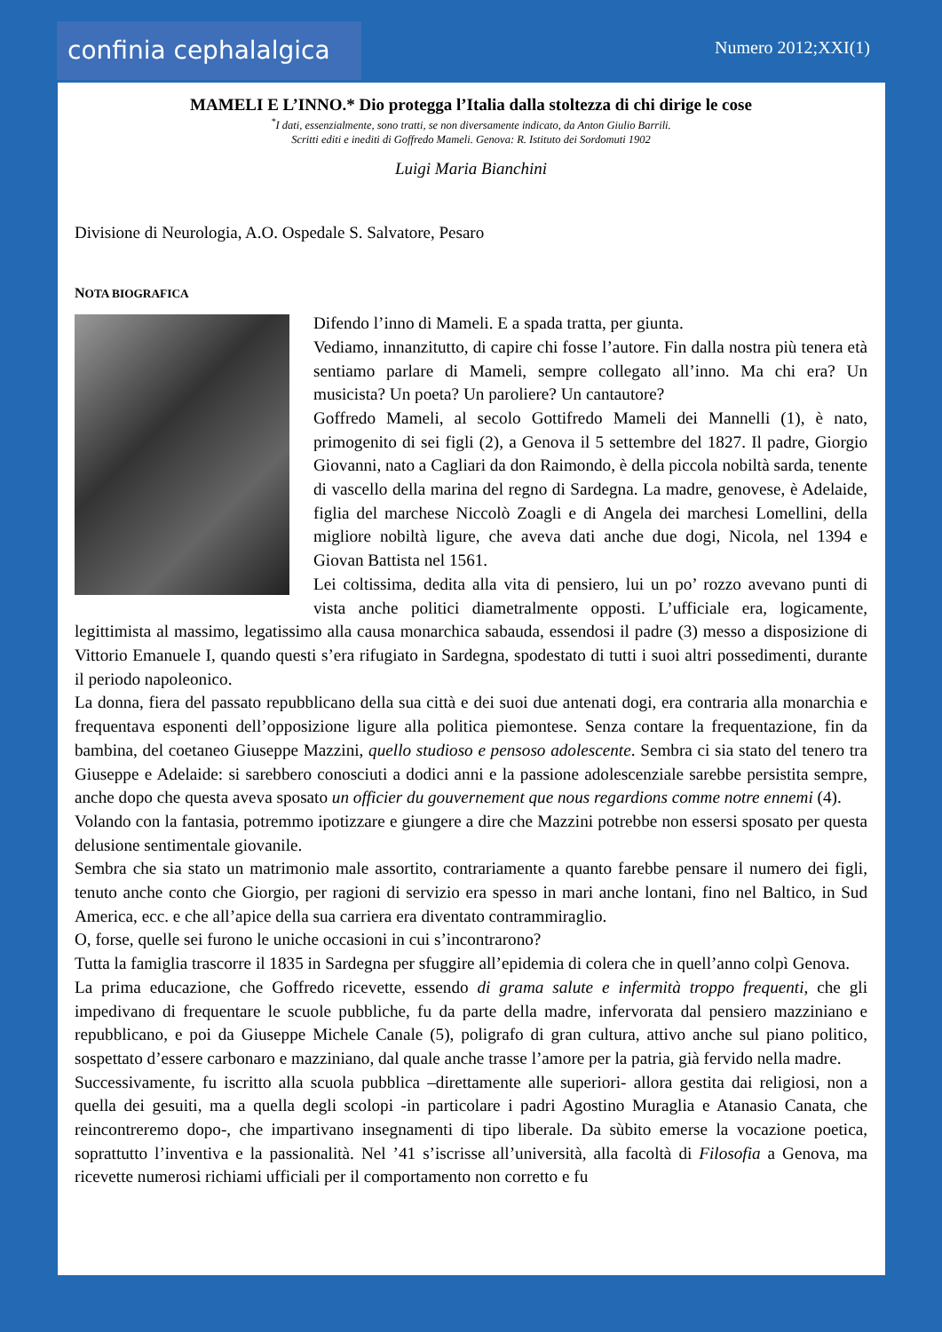confinia cephalalgica
Numero 2012;XXI(1)
MAMELI E L’INNO.* Dio protegga l’Italia dalla stoltezza di chi dirige le cose
<sup>*</sup> I dati, essenzialmente, sono tratti, se non diversamente indicato, da Anton Giulio Barrili.
Scritti editi e inediti di Goffredo Mameli. Genova: R. Istituto dei Sordomuti 1902
Luigi Maria Bianchini
Divisione di Neurologia, A.O. Ospedale S. Salvatore, Pesaro
NOTA BIOGRAFICA
Difendo l’inno di Mameli. E a spada tratta, per giunta.
Vediamo, innanzitutto, di capire chi fosse l’autore. Fin dalla nostra più tenera età sentiamo parlare di Mameli, sempre collegato all’inno. Ma chi era? Un musicista? Un poeta? Un paroliere? Un cantautore?
Goffredo Mameli, al secolo Gottifredo Mameli dei Mannelli (1), è nato, primogenito di sei figli (2), a Genova il 5 settembre del 1827. Il padre, Giorgio Giovanni, nato a Cagliari da don Raimondo, è della piccola nobiltà sarda, tenente di vascello della marina del regno di Sardegna. La madre, genovese, è Adelaide, figlia del marchese Niccolò Zoagli e di Angela dei marchesi Lomellini, della migliore nobiltà ligure, che aveva dati anche due dogi, Nicola, nel 1394 e Giovan Battista nel 1561.
Lei coltissima, dedita alla vita di pensiero, lui un po’ rozzo avevano punti di vista anche politici diametralmente opposti. L’ufficiale era, logicamente, legittimista al massimo, legatissimo alla causa monarchica sabauda, essendosi il padre (3) messo a disposizione di Vittorio Emanuele I, quando questi s’era rifugiato in Sardegna, spodestato di tutti i suoi altri possedimenti, durante il periodo napoleonico.
La donna, fiera del passato repubblicano della sua città e dei suoi due antenati dogi, era contraria alla monarchia e frequentava esponenti dell’opposizione ligure alla politica piemontese. Senza contare la frequentazione, fin da bambina, del coetaneo Giuseppe Mazzini, quello studioso e pensoso adolescente. Sembra ci sia stato del tenero tra Giuseppe e Adelaide: si sarebbero conosciuti a dodici anni e la passione adolescenziale sarebbe persistita sempre, anche dopo che questa aveva sposato un officier du gouvernement que nous regardions comme notre ennemi (4).
Volando con la fantasia, potremmo ipotizzare e giungere a dire che Mazzini potrebbe non essersi sposato per questa delusione sentimentale giovanile.
Sembra che sia stato un matrimonio male assortito, contrariamente a quanto farebbe pensare il numero dei figli, tenuto anche conto che Giorgio, per ragioni di servizio era spesso in mari anche lontani, fino nel Baltico, in Sud America, ecc. e che all’apice della sua carriera era diventato contrammiraglio.
O, forse, quelle sei furono le uniche occasioni in cui s’incontrarono?
Tutta la famiglia trascorre il 1835 in Sardegna per sfuggire all’epidemia di colera che in quell’anno colpì Genova.
La prima educazione, che Goffredo ricevette, essendo di grama salute e infermità troppo frequenti, che gli impedivano di frequentare le scuole pubbliche, fu da parte della madre, infervorata dal pensiero mazziniano e repubblicano, e poi da Giuseppe Michele Canale (5), poligrafo di gran cultura, attivo anche sul piano politico, sospettato d’essere carbonaro e mazziniano, dal quale anche trasse l’amore per la patria, già fervido nella madre.
Successivamente, fu iscritto alla scuola pubblica –direttamente alle superiori- allora gestita dai religiosi, non a quella dei gesuiti, ma a quella degli scolopi -in particolare i padri Agostino Muraglia e Atanasio Canata, che reincontreremo dopo-, che impartivano insegnamenti di tipo liberale. Da sùbito emerse la vocazione poetica, soprattutto l’inventiva e la passionalità. Nel ’41 s’iscrisse all’università, alla facoltà di Filosofia a Genova, ma ricevette numerosi richiami ufficiali per il comportamento non corretto e fu